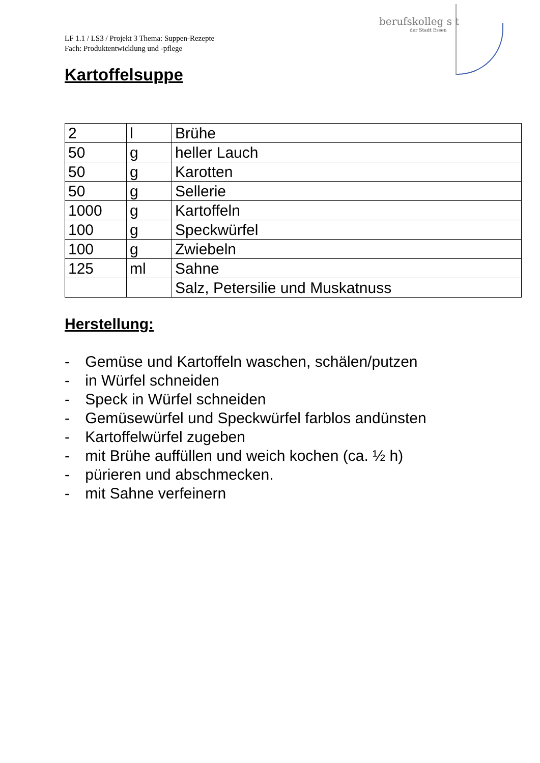LF 1.1 / LS3 / Projekt 3 Thema: Suppen-Rezepte
Fach: Produktentwicklung und -pflege
berufskolleg s t
der Stadt Essen
Kartoffelsuppe
| 2 | l | Brühe |
| 50 | g | heller Lauch |
| 50 | g | Karotten |
| 50 | g | Sellerie |
| 1000 | g | Kartoffeln |
| 100 | g | Speckwürfel |
| 100 | g | Zwiebeln |
| 125 | ml | Sahne |
| | | Salz, Petersilie und Muskatnuss |
Herstellung:
- Gemüse und Kartoffeln waschen, schälen/putzen
- in Würfel schneiden
- Speck in Würfel schneiden
- Gemüsewürfel und Speckwürfel farblos andünsten
- Kartoffelwürfel zugeben
- mit Brühe auffüllen und weich kochen (ca. ½ h)
- pürieren und abschmecken.
- mit Sahne verfeinern